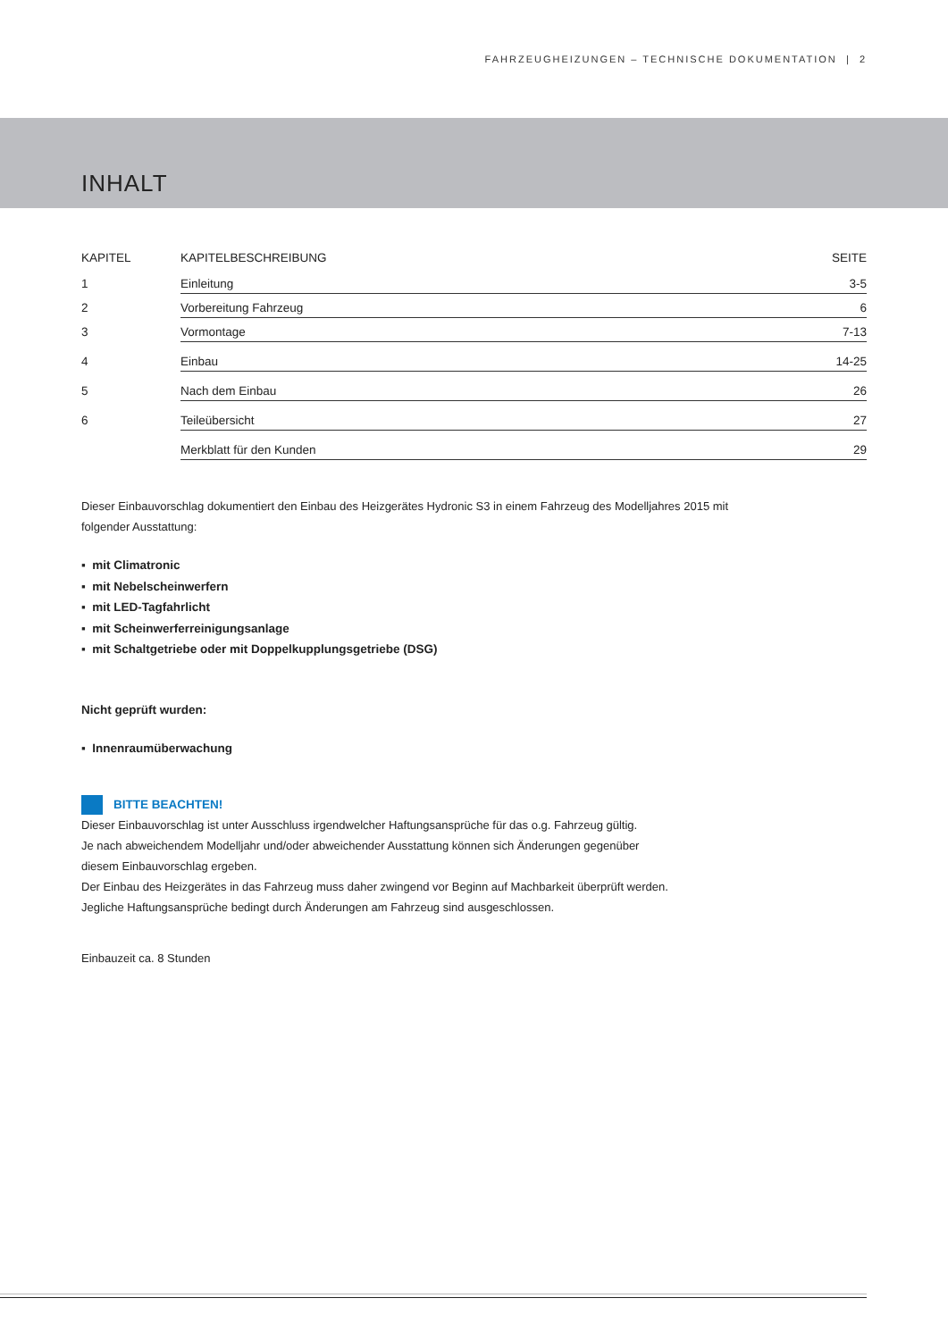FAHRZEUGHEIZUNGEN – TECHNISCHE DOKUMENTATION | 2
INHALT
| KAPITEL | KAPITELBESCHREIBUNG | SEITE |
| --- | --- | --- |
| 1 | Einleitung | 3-5 |
| 2 | Vorbereitung Fahrzeug | 6 |
| 3 | Vormontage | 7-13 |
| 4 | Einbau | 14-25 |
| 5 | Nach dem Einbau | 26 |
| 6 | Teileübersicht | 27 |
| | Merkblatt für den Kunden | 29 |
Dieser Einbauvorschlag dokumentiert den Einbau des Heizgerätes Hydronic S3 in einem Fahrzeug des Modelljahres 2015 mit folgender Ausstattung:
▪ mit Climatronic
▪ mit Nebelscheinwerfern
▪ mit LED-Tagfahrlicht
▪ mit Scheinwerferreinigungsanlage
▪ mit Schaltgetriebe oder mit Doppelkupplungsgetriebe (DSG)
Nicht geprüft wurden:
▪ Innenraumüberwachung
BITTE BEACHTEN!
Dieser Einbauvorschlag ist unter Ausschluss irgendwelcher Haftungsansprüche für das o.g. Fahrzeug gültig.
Je nach abweichendem Modelljahr und/oder abweichender Ausstattung können sich Änderungen gegenüber
diesem Einbauvorschlag ergeben.
Der Einbau des Heizgerätes in das Fahrzeug muss daher zwingend vor Beginn auf Machbarkeit überprüft werden.
Jegliche Haftungsansprüche bedingt durch Änderungen am Fahrzeug sind ausgeschlossen.
Einbauzeit ca. 8 Stunden